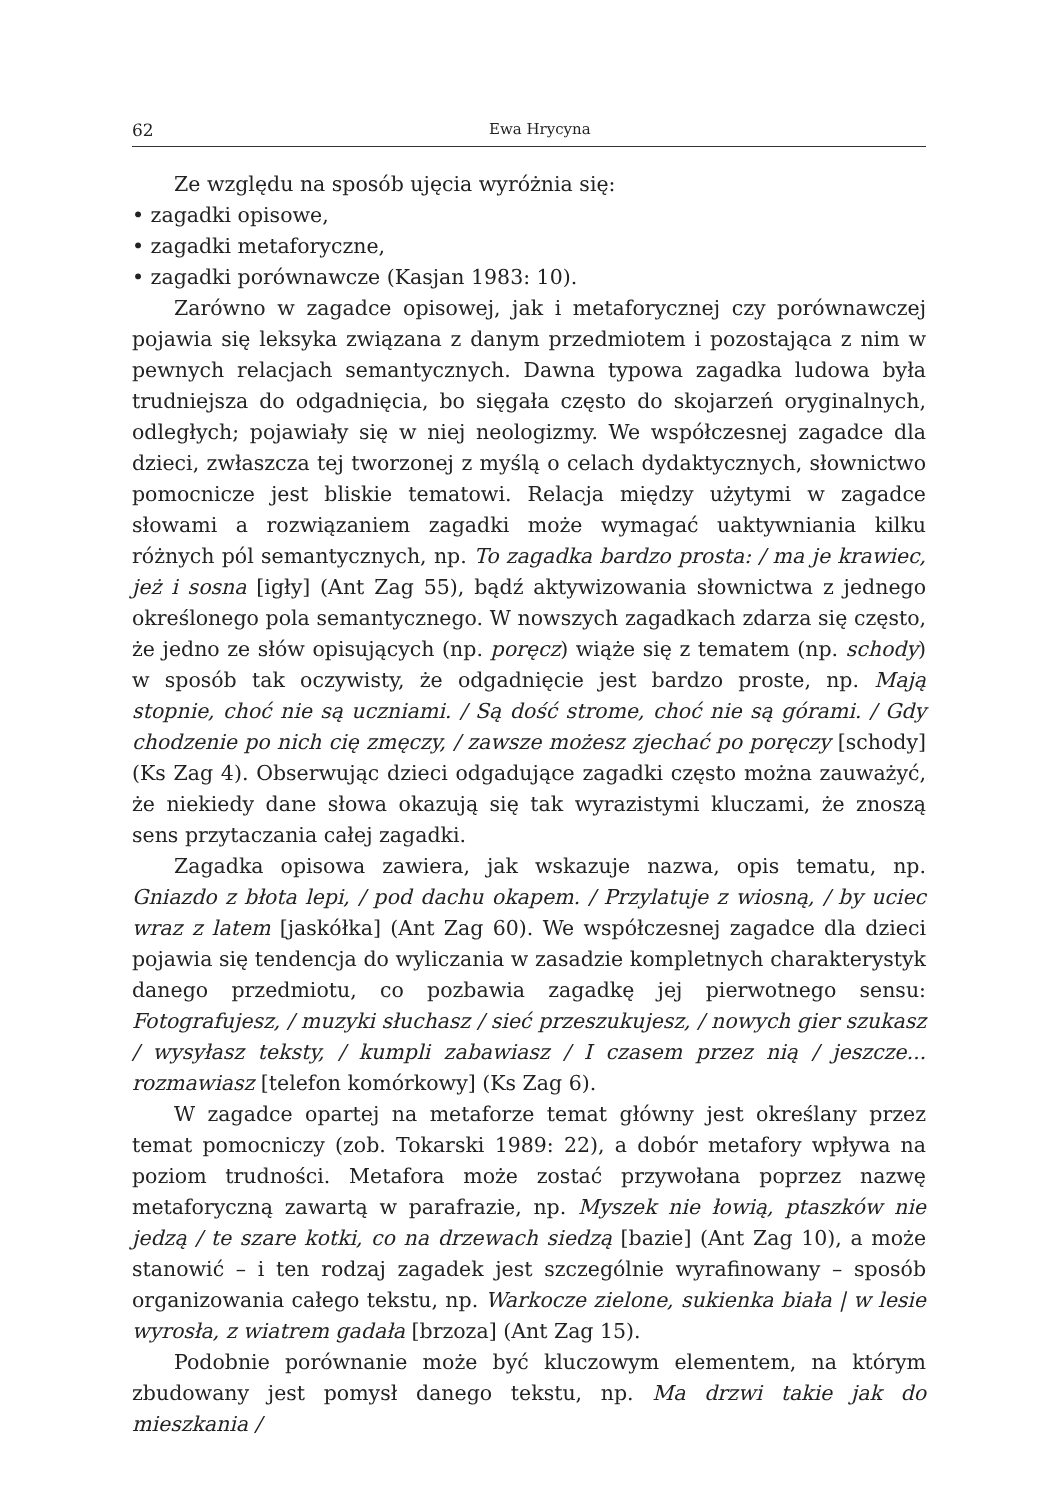62 Ewa Hrycyna
Ze względu na sposób ujęcia wyróżnia się:
• zagadki opisowe,
• zagadki metaforyczne,
• zagadki porównawcze (Kasjan 1983: 10).
Zarówno w zagadce opisowej, jak i metaforycznej czy porównawczej pojawia się leksyka związana z danym przedmiotem i pozostająca z nim w pewnych relacjach semantycznych. Dawna typowa zagadka ludowa była trudniejsza do odgadnięcia, bo sięgała często do skojarzeń oryginalnych, odległych; pojawiały się w niej neologizmy. We współczesnej zagadce dla dzieci, zwłaszcza tej tworzonej z myślą o celach dydaktycznych, słownictwo pomocnicze jest bliskie tematowi. Relacja między użytymi w zagadce słowami a rozwiązaniem zagadki może wymagać uaktywniania kilku różnych pól semantycznych, np. To zagadka bardzo prosta: / ma je krawiec, jeż i sosna [igły] (Ant Zag 55), bądź aktywizowania słownictwa z jednego określonego pola semantycznego. W nowszych zagadkach zdarza się często, że jedno ze słów opisujących (np. poręcz) wiąże się z tematem (np. schody) w sposób tak oczywisty, że odgadnięcie jest bardzo proste, np. Mają stopnie, choć nie są uczniami. / Są dość strome, choć nie są górami. / Gdy chodzenie po nich cię zmęczy, / zawsze możesz zjechać po poręczy [schody] (Ks Zag 4). Obserwując dzieci odgadujące zagadki często można zauważyć, że niekiedy dane słowa okazują się tak wyrazistymi kluczami, że znoszą sens przytaczania całej zagadki.
Zagadka opisowa zawiera, jak wskazuje nazwa, opis tematu, np. Gniazdo z błota lepi, / pod dachu okapem. / Przylatuje z wiosną, / by uciec wraz z latem [jaskółka] (Ant Zag 60). We współczesnej zagadce dla dzieci pojawia się tendencja do wyliczania w zasadzie kompletnych charakterystyk danego przedmiotu, co pozbawia zagadkę jej pierwotnego sensu: Fotografujesz, / muzyki słuchasz / sieć przeszukujesz, / nowych gier szukasz / wysyłasz teksty, / kumpli zabawiasz / I czasem przez nią / jeszcze... rozmawiasz [telefon komórkowy] (Ks Zag 6).
W zagadce opartej na metaforze temat główny jest określany przez temat pomocniczy (zob. Tokarski 1989: 22), a dobór metafory wpływa na poziom trudności. Metafora może zostać przywołana poprzez nazwę metaforyczną zawartą w parafrazie, np. Myszek nie łowią, ptaszków nie jedzą / te szare kotki, co na drzewach siedzą [bazie] (Ant Zag 10), a może stanowić – i ten rodzaj zagadek jest szczególnie wyrafinowany – sposób organizowania całego tekstu, np. Warkocze zielone, sukienka biała | w lesie wyrosła, z wiatrem gadała [brzoza] (Ant Zag 15).
Podobnie porównanie może być kluczowym elementem, na którym zbudowany jest pomysł danego tekstu, np. Ma drzwi takie jak do mieszkania /